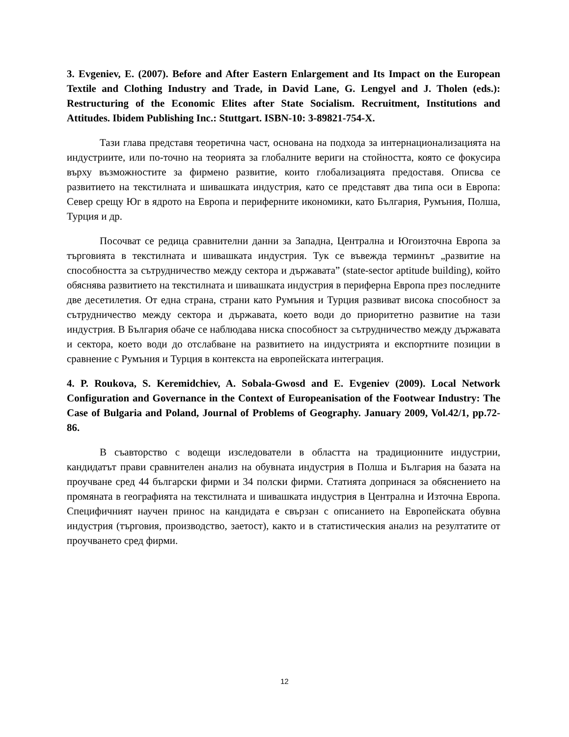3. Evgeniev, E. (2007). Before and After Eastern Enlargement and Its Impact on the European Textile and Clothing Industry and Trade, in David Lane, G. Lengyel and J. Tholen (eds.): Restructuring of the Economic Elites after State Socialism. Recruitment, Institutions and Attitudes. Ibidem Publishing Inc.: Stuttgart. ISBN-10: 3-89821-754-X.
Тази глава представя теоретична част, основана на подхода за интернационализацията на индустриите, или по-точно на теорията за глобалните вериги на стойността, която се фокусира върху възможностите за фирмено развитие, които глобализацията предоставя. Описва се развитието на текстилната и шивашката индустрия, като се представят два типа оси в Европа: Север срещу Юг в ядрото на Европа и периферните икономики, като България, Румъния, Полша, Турция и др.
Посочват се редица сравнителни данни за Западна, Централна и Югоизточна Европа за търговията в текстилната и шивашката индустрия. Тук се въвежда терминът „развитие на способността за сътрудничество между сектора и държавата” (state-sector aptitude building), който обяснява развитието на текстилната и шивашката индустрия в периферна Европа през последните две десетилетия. От една страна, страни като Румъния и Турция развиват висока способност за сътрудничество между сектора и държавата, което води до приоритетно развитие на тази индустрия. В България обаче се наблюдава ниска способност за сътрудничество между държавата и сектора, което води до отслабване на развитието на индустрията и експортните позиции в сравнение с Румъния и Турция в контекста на европейската интеграция.
4. P. Roukova, S. Keremidchiev, A. Sobala-Gwosd and E. Evgeniev (2009). Local Network Configuration and Governance in the Context of Europeanisation of the Footwear Industry: The Case of Bulgaria and Poland, Journal of Problems of Geography. January 2009, Vol.42/1, pp.72-86.
В съавторство с водещи изследователи в областта на традиционните индустрии, кандидатът прави сравнителен анализ на обувната индустрия в Полша и България на базата на проучване сред 44 български фирми и 34 полски фирми. Статията допринася за обяснението на промяната в географията на текстилната и шивашката индустрия в Централна и Източна Европа. Специфичният научен принос на кандидата е свързан с описанието на Европейската обувна индустрия (търговия, производство, заетост), както и в статистическия анализ на резултатите от проучването сред фирми.
12